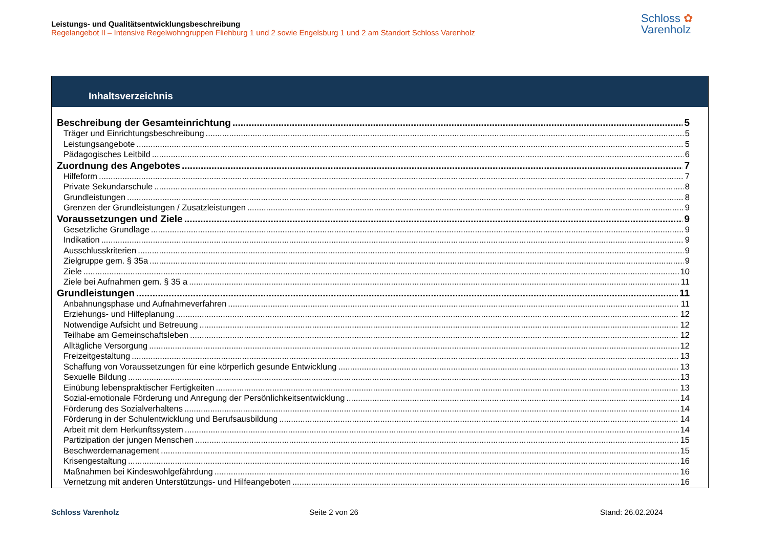Leistungs- und Qualitätsentwicklungsbeschreibung
Regelangebot II – Intensive Regelwohngruppen Fliehburg 1 und 2 sowie Engelsburg 1 und 2 am Standort Schloss Varenholz
Schloss ✿
Varenholz
Inhaltsverzeichnis
Beschreibung der Gesamteinrichtung 5
Träger und Einrichtungsbeschreibung 5
Leistungsangebote 5
Pädagogisches Leitbild 6
Zuordnung des Angebotes 7
Hilfeform 7
Private Sekundarschule 8
Grundleistungen 8
Grenzen der Grundleistungen / Zusatzleistungen 9
Voraussetzungen und Ziele 9
Gesetzliche Grundlage 9
Indikation 9
Ausschlusskriterien 9
Zielgruppe gem. § 35a 9
Ziele 10
Ziele bei Aufnahmen gem. § 35 a 11
Grundleistungen 11
Anbahnungsphase und Aufnahmeverfahren 11
Erziehungs- und Hilfeplanung 12
Notwendige Aufsicht und Betreuung 12
Teilhabe am Gemeinschaftsleben 12
Alltägliche Versorgung 12
Freizeitgestaltung 13
Schaffung von Voraussetzungen für eine körperlich gesunde Entwicklung 13
Sexuelle Bildung 13
Einübung lebenspraktischer Fertigkeiten 13
Sozial-emotionale Förderung und Anregung der Persönlichkeitsentwicklung 14
Förderung des Sozialverhaltens 14
Förderung in der Schulentwicklung und Berufsausbildung 14
Arbeit mit dem Herkunftssystem 14
Partizipation der jungen Menschen 15
Beschwerdemanagement 15
Krisengestaltung 16
Maßnahmen bei Kindeswohlgefährdung 16
Vernetzung mit anderen Unterstützungs- und Hilfeangeboten 16
Schloss Varenholz Seite 2 von 26 Stand: 26.02.2024